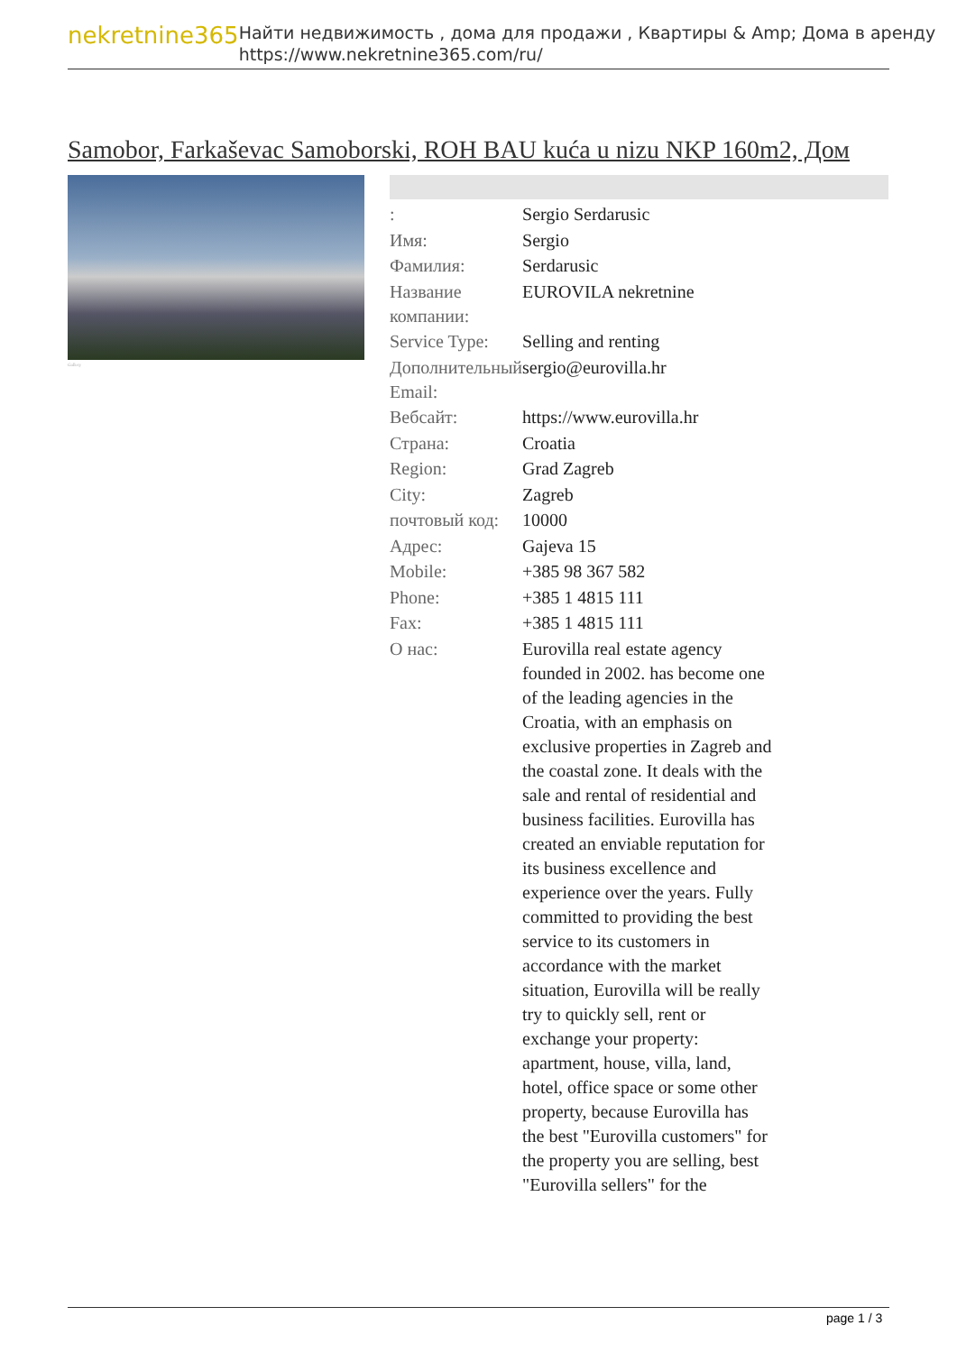nekretnine365
Найти недвижимость , дома для продажи , Квартиры & Amp; Дома в аренду
https://www.nekretnine365.com/ru/
Samobor, Farkaševac Samoborski, ROH BAU kuća u nizu NKP 160m2, Дом
Gallery
| : | Sergio Serdarusic |
| Имя: | Sergio |
| Фамилия: | Serdarusic |
| Название компании: | EUROVILA nekretnine |
| Service Type: | Selling and renting |
| Дополнительный Email: | sergio@eurovilla.hr |
| Вебсайт: | https://www.eurovilla.hr |
| Страна: | Croatia |
| Region: | Grad Zagreb |
| City: | Zagreb |
| почтовый код: | 10000 |
| Адрес: | Gajeva 15 |
| Mobile: | +385 98 367 582 |
| Phone: | +385 1 4815 111 |
| Fax: | +385 1 4815 111 |
| О нас: | Eurovilla real estate agency founded in 2002. has become one of the leading agencies in the Croatia, with an emphasis on exclusive properties in Zagreb and the coastal zone. It deals with the sale and rental of residential and business facilities. Eurovilla has created an enviable reputation for its business excellence and experience over the years. Fully committed to providing the best service to its customers in accordance with the market situation, Eurovilla will be really try to quickly sell, rent or exchange your property: apartment, house, villa, land, hotel, office space or some other property, because Eurovilla has the best "Eurovilla customers" for the property you are selling, best "Eurovilla sellers" for the |
page 1 / 3